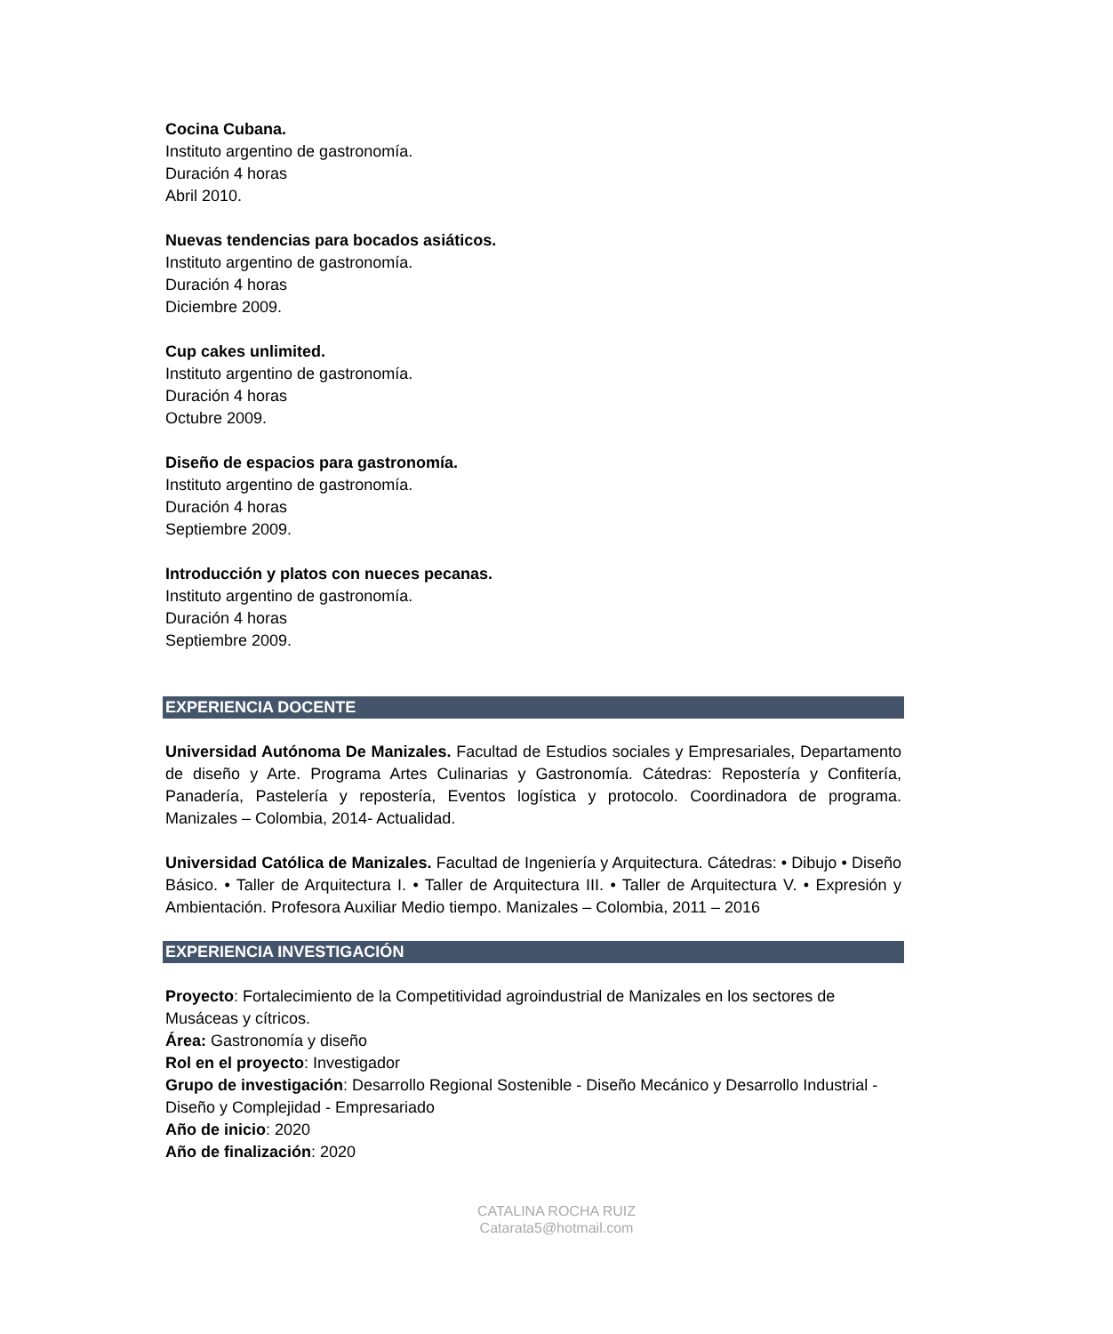Cocina Cubana.
Instituto argentino de gastronomía.
Duración 4 horas
Abril 2010.
Nuevas tendencias para bocados asiáticos.
Instituto argentino de gastronomía.
Duración 4 horas
Diciembre 2009.
Cup cakes unlimited.
Instituto argentino de gastronomía.
Duración 4 horas
Octubre 2009.
Diseño de espacios para gastronomía.
Instituto argentino de gastronomía.
Duración 4 horas
Septiembre 2009.
Introducción y platos con nueces pecanas.
Instituto argentino de gastronomía.
Duración 4 horas
Septiembre 2009.
EXPERIENCIA DOCENTE
Universidad Autónoma De Manizales. Facultad de Estudios sociales y Empresariales, Departamento de diseño y Arte. Programa Artes Culinarias y Gastronomía. Cátedras: Repostería y Confitería, Panadería, Pastelería y repostería, Eventos logística y protocolo. Coordinadora de programa. Manizales – Colombia, 2014- Actualidad.
Universidad Católica de Manizales. Facultad de Ingeniería y Arquitectura. Cátedras: • Dibujo • Diseño Básico. • Taller de Arquitectura I. • Taller de Arquitectura III. • Taller de Arquitectura V. • Expresión y Ambientación. Profesora Auxiliar Medio tiempo. Manizales – Colombia, 2011 – 2016
EXPERIENCIA INVESTIGACIÓN
Proyecto: Fortalecimiento de la Competitividad agroindustrial de Manizales en los sectores de Musáceas y cítricos.
Área: Gastronomía y diseño
Rol en el proyecto: Investigador
Grupo de investigación: Desarrollo Regional Sostenible - Diseño Mecánico y Desarrollo Industrial - Diseño y Complejidad - Empresariado
Año de inicio: 2020
Año de finalización: 2020
CATALINA ROCHA RUIZ
Catarata5@hotmail.com